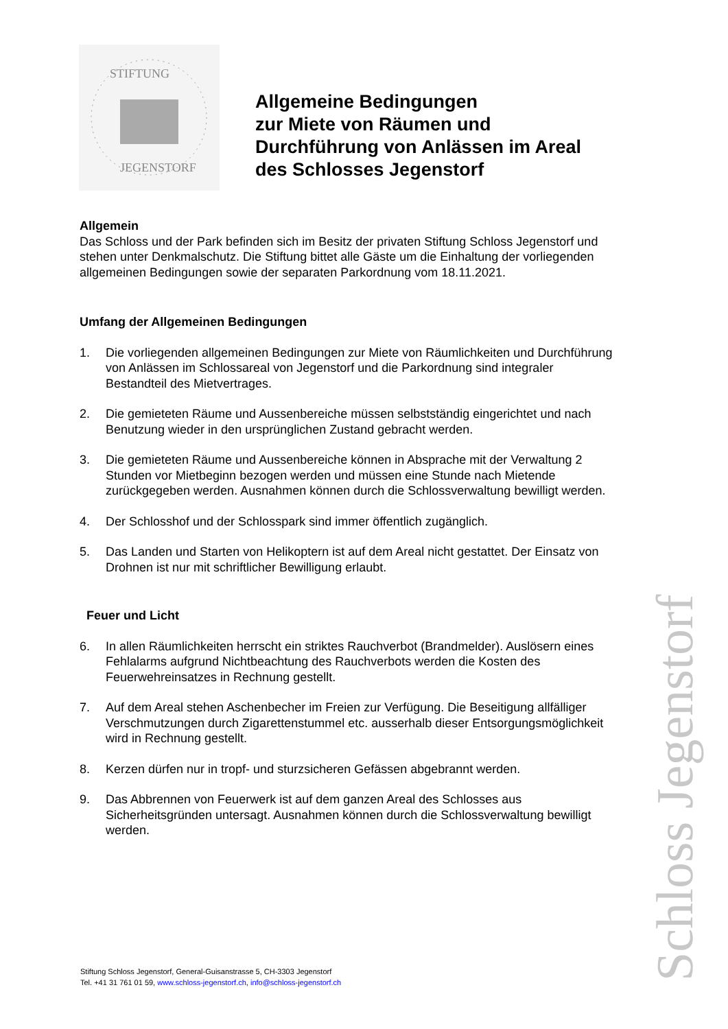STIFTUNG
JEGENSTORF
Allgemeine Bedingungen
zur Miete von Räumen und
Durchführung von Anlässen im Areal
des Schlosses Jegenstorf
Allgemein
Das Schloss und der Park befinden sich im Besitz der privaten Stiftung Schloss Jegenstorf und stehen unter Denkmalschutz. Die Stiftung bittet alle Gäste um die Einhaltung der vorliegenden allgemeinen Bedingungen sowie der separaten Parkordnung vom 18.11.2021.
Umfang der Allgemeinen Bedingungen
1. Die vorliegenden allgemeinen Bedingungen zur Miete von Räumlichkeiten und Durchführung von Anlässen im Schlossareal von Jegenstorf und die Parkordnung sind integraler Bestandteil des Mietvertrages.
2. Die gemieteten Räume und Aussenbereiche müssen selbstständig eingerichtet und nach Benutzung wieder in den ursprünglichen Zustand gebracht werden.
3. Die gemieteten Räume und Aussenbereiche können in Absprache mit der Verwaltung 2 Stunden vor Mietbeginn bezogen werden und müssen eine Stunde nach Mietende zurückgegeben werden. Ausnahmen können durch die Schlossverwaltung bewilligt werden.
4. Der Schlosshof und der Schlosspark sind immer öffentlich zugänglich.
5. Das Landen und Starten von Helikoptern ist auf dem Areal nicht gestattet. Der Einsatz von Drohnen ist nur mit schriftlicher Bewilligung erlaubt.
Feuer und Licht
6. In allen Räumlichkeiten herrscht ein striktes Rauchverbot (Brandmelder). Auslösern eines Fehlalarms aufgrund Nichtbeachtung des Rauchverbots werden die Kosten des Feuerwehreinsatzes in Rechnung gestellt.
7. Auf dem Areal stehen Aschenbecher im Freien zur Verfügung. Die Beseitigung allfälliger Verschmutzungen durch Zigarettenstummel etc. ausserhalb dieser Entsorgungsmöglichkeit wird in Rechnung gestellt.
8. Kerzen dürfen nur in tropf- und sturzsicheren Gefässen abgebrannt werden.
9. Das Abbrennen von Feuerwerk ist auf dem ganzen Areal des Schlosses aus Sicherheitsgründen untersagt. Ausnahmen können durch die Schlossverwaltung bewilligt werden.
Schloss Jegenstorf
Stiftung Schloss Jegenstorf, General-Guisanstrasse 5, CH-3303 Jegenstorf
Tel. +41 31 761 01 59, www.schloss-jegenstorf.ch, info@schloss-jegenstorf.ch